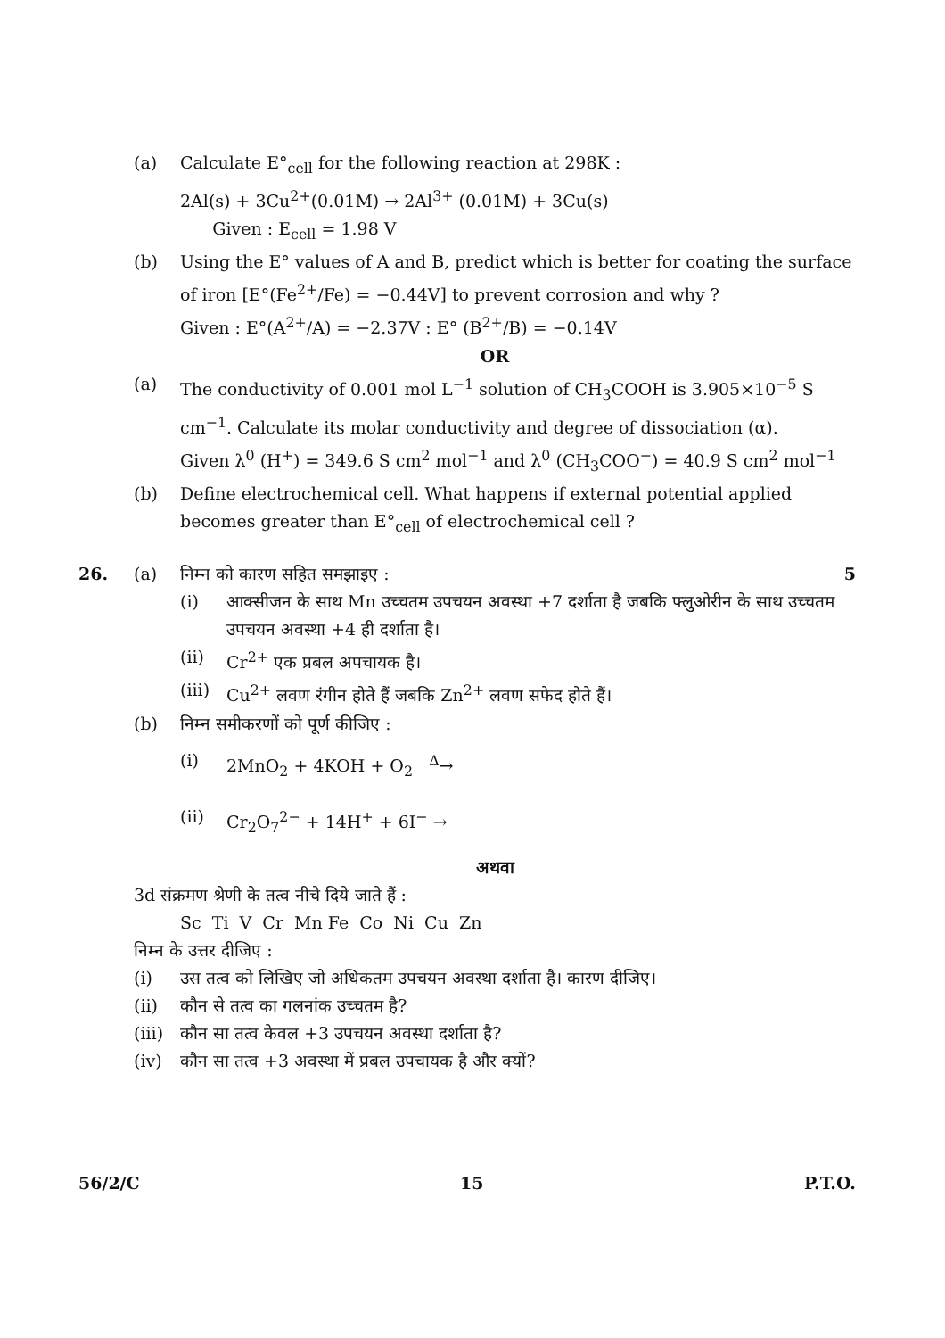(a) Calculate E°<sub>cell</sub> for the following reaction at 298K :
2Al(s) + 3Cu<sup>2+</sup>(0.01M) → 2Al<sup>3+</sup> (0.01M) + 3Cu(s)
Given : E<sub>cell</sub> = 1.98 V
(b) Using the E° values of A and B, predict which is better for coating the surface of iron [E°(Fe<sup>2+</sup>/Fe) = −0.44V] to prevent corrosion and why ?
Given : E°(A<sup>2+</sup>/A) = −2.37V : E° (B<sup>2+</sup>/B) = −0.14V
OR
(a) The conductivity of 0.001 mol L<sup>−1</sup> solution of CH<sub>3</sub>COOH is 3.905×10<sup>−5</sup> S cm<sup>−1</sup>. Calculate its molar conductivity and degree of dissociation (α).
Given λ<sup>0</sup> (H<sup>+</sup>) = 349.6 S cm<sup>2</sup> mol<sup>−1</sup> and λ<sup>0</sup> (CH<sub>3</sub>COO<sup>−</sup>) = 40.9 S cm<sup>2</sup> mol<sup>−1</sup>
(b) Define electrochemical cell. What happens if external potential applied becomes greater than E°<sub>cell</sub> of electrochemical cell ?
26. (a) निम्न को कारण सहित समझाइए : 5
(i) आक्सीजन के साथ Mn उच्चतम उपचयन अवस्था +7 दर्शाता है जबकि फ्लुओरीन के साथ उच्चतम उपचयन अवस्था +4 ही दर्शाता है।
(ii) Cr<sup>2+</sup> एक प्रबल अपचायक है।
(iii)
Cu<sup>2+</sup> लवण रंगीन होते हैं जबकि Zn<sup>2+</sup> लवण सफेद होते हैं।
(b) निम्न समीकरणों को पूर्ण कीजिए :
(i) 2MnO<sub>2</sub> + 4KOH + O<sub>2</sub> <sup>Δ</sup>→
(ii) Cr<sub>2</sub>O<sub>7</sub><sup>2−</sup> + 14H<sup>+</sup> + 6I<sup>−</sup> →
अथवा
3d संक्रमण श्रेणी के तत्व नीचे दिये जाते हैं :
Sc Ti V Cr Mn Fe Co Ni Cu Zn
निम्न के उत्तर दीजिए :
(i) उस तत्व को लिखिए जो अधिकतम उपचयन अवस्था दर्शाता है। कारण दीजिए।
(ii) कौन से तत्व का गलनांक उच्चतम है?
(iii)
कौन सा तत्व केवल +3 उपचयन अवस्था दर्शाता है?
(iv) कौन सा तत्व +3 अवस्था में प्रबल उपचायक है और क्यों?
56/2/C 15 P.T.O.